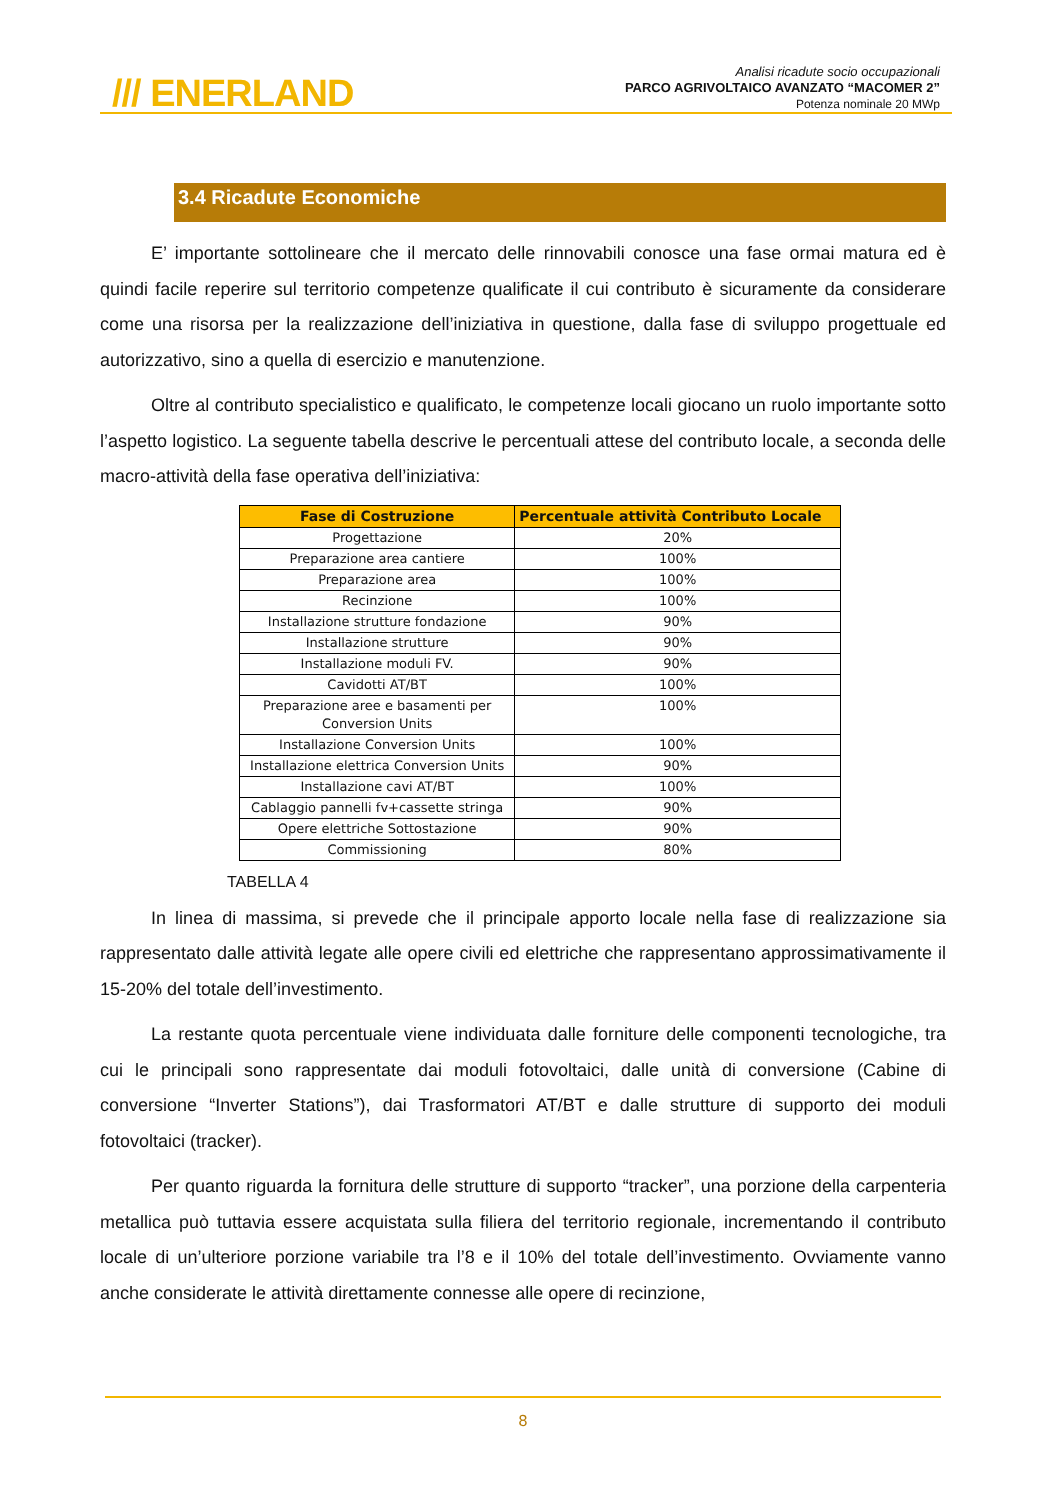/// ENERLAND
Analisi ricadute socio occupazionali
PARCO AGRIVOLTAICO AVANZATO “MACOMER 2”
Potenza nominale 20 MWp
3.4 Ricadute Economiche
E’ importante sottolineare che il mercato delle rinnovabili conosce una fase ormai matura ed è quindi facile reperire sul territorio competenze qualificate il cui contributo è sicuramente da considerare come una risorsa per la realizzazione dell’iniziativa in questione, dalla fase di sviluppo progettuale ed autorizzativo, sino a quella di esercizio e manutenzione.
Oltre al contributo specialistico e qualificato, le competenze locali giocano un ruolo importante sotto l’aspetto logistico. La seguente tabella descrive le percentuali attese del contributo locale, a seconda delle macro-attività della fase operativa dell’iniziativa:
| Fase di Costruzione | Percentuale attività Contributo Locale |
| --- | --- |
| Progettazione | 20% |
| Preparazione area cantiere | 100% |
| Preparazione area | 100% |
| Recinzione | 100% |
| Installazione strutture fondazione | 90% |
| Installazione strutture | 90% |
| Installazione moduli FV. | 90% |
| Cavidotti AT/BT | 100% |
| Preparazione aree e basamenti per Conversion Units | 100% |
| Installazione Conversion Units | 100% |
| Installazione elettrica Conversion Units | 90% |
| Installazione cavi AT/BT | 100% |
| Cablaggio pannelli fv+cassette stringa | 90% |
| Opere elettriche Sottostazione | 90% |
| Commissioning | 80% |
TABELLA 4
In linea di massima, si prevede che il principale apporto locale nella fase di realizzazione sia rappresentato dalle attività legate alle opere civili ed elettriche che rappresentano approssimativamente il 15-20% del totale dell’investimento.
La restante quota percentuale viene individuata dalle forniture delle componenti tecnologiche, tra cui le principali sono rappresentate dai moduli fotovoltaici, dalle unità di conversione (Cabine di conversione “Inverter Stations”), dai Trasformatori AT/BT e dalle strutture di supporto dei moduli fotovoltaici (tracker).
Per quanto riguarda la fornitura delle strutture di supporto “tracker”, una porzione della carpenteria metallica può tuttavia essere acquistata sulla filiera del territorio regionale, incrementando il contributo locale di un’ulteriore porzione variabile tra l’8 e il 10% del totale dell’investimento. Ovviamente vanno anche considerate le attività direttamente connesse alle opere di recinzione,
8